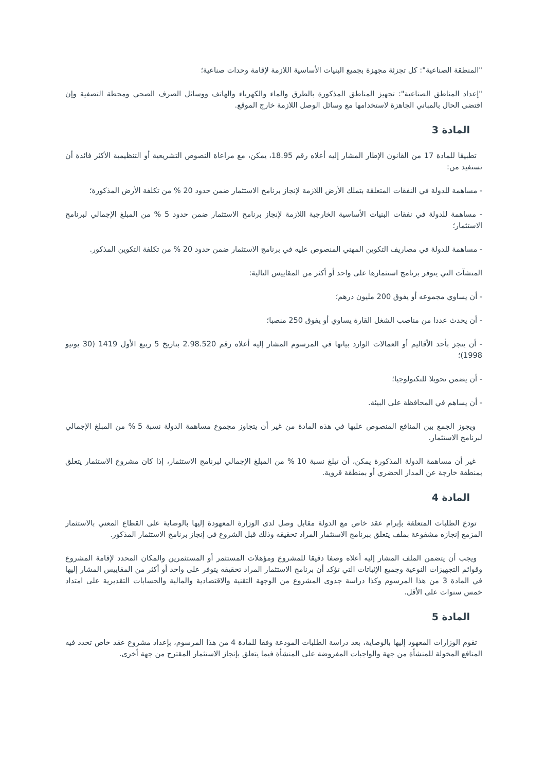"المنطقة الصناعية": كل تجزئة مجهزة بجميع البنيات الأساسية اللازمة لإقامة وحدات صناعية؛
"إعداد المناطق الصناعية": تجهيز المناطق المذكورة بالطرق والماء والكهرباء والهاتف ووسائل الصرف الصحي ومحطة التصفية وإن اقتضى الحال بالمباني الجاهزة لاستخدامها مع وسائل الوصل اللازمة خارج الموقع.
المادة 3
تطبيقا للمادة 17 من القانون الإطار المشار إليه أعلاه رقم 18.95، يمكن، مع مراعاة النصوص التشريعية أو التنظيمية الأكثر فائدة أن تستفيد من:
- مساهمة للدولة في النفقات المتعلقة بتملك الأرض اللازمة لإنجاز برنامج الاستثمار ضمن حدود 20 % من تكلفة الأرض المذكورة؛
- مساهمة للدولة في نفقات البنيات الأساسية الخارجية اللازمة لإنجاز برنامج الاستثمار ضمن حدود 5 % من المبلغ الإجمالي لبرنامج الاستثمار؛
- مساهمة للدولة في مصاريف التكوين المهني المنصوص عليه في برنامج الاستثمار ضمن حدود 20 % من تكلفة التكوين المذكور.
المنشآت التي يتوفر برنامج استثمارها على واحد أو أكثر من المقاييس التالية:
- أن يساوي مجموعه أو يفوق 200 مليون درهم؛
- أن يحدث عددا من مناصب الشغل القارة يساوي أو يفوق 250 منصبا؛
- أن ينجز بأحد الأقاليم أو العمالات الوارد بيانها في المرسوم المشار إليه أعلاه رقم 2.98.520 بتاريخ 5 ربيع الأول 1419 (30 يونيو 1998)؛
- أن يضمن تحويلا للتكنولوجيا؛
- أن يساهم في المحافظة على البيئة.
ويجوز الجمع بين المنافع المنصوص عليها في هذه المادة من غير أن يتجاوز مجموع مساهمة الدولة نسبة 5 % من المبلغ الإجمالي لبرنامج الاستثمار.
غير أن مساهمة الدولة المذكورة يمكن، أن تبلغ نسبة 10 % من المبلغ الإجمالي لبرنامج الاستثمار، إذا كان مشروع الاستثمار يتعلق بمنطقة خارجة عن المدار الحضري أو بمنطقة قروية.
المادة 4
تودع الطلبات المتعلقة بإبرام عقد خاص مع الدولة مقابل وصل لدى الوزارة المعهودة إليها بالوصاية على القطاع المعني بالاستثمار المزمع إنجازه مشفوعة بملف يتعلق ببرنامج الاستثمار المراد تحقيقه وذلك قبل الشروع في إنجاز برنامج الاستثمار المذكور.
ويجب أن يتضمن الملف المشار إليه أعلاه وصفا دقيقا للمشروع ومؤهلات المستثمر أو المستثمرين والمكان المحدد لإقامة المشروع وقوائم التجهيزات النوعية وجميع الإثباتات التي تؤكد أن برنامج الاستثمار المراد تحقيقه يتوفر على واحد أو أكثر من المقاييس المشار إليها في المادة 3 من هذا المرسوم وكذا دراسة جدوى المشروع من الوجهة التقنية والاقتصادية والمالية والحسابات التقديرية على امتداد خمس سنوات على الأقل.
المادة 5
تقوم الوزارات المعهود إليها بالوصاية، بعد دراسة الطلبات المودعة وفقا للمادة 4 من هذا المرسوم، بإعداد مشروع عقد خاص تحدد فيه المنافع المخولة للمنشأة من جهة والواجبات المفروضة على المنشأة فيما يتعلق بإنجاز الاستثمار المقترح من جهة أخرى.